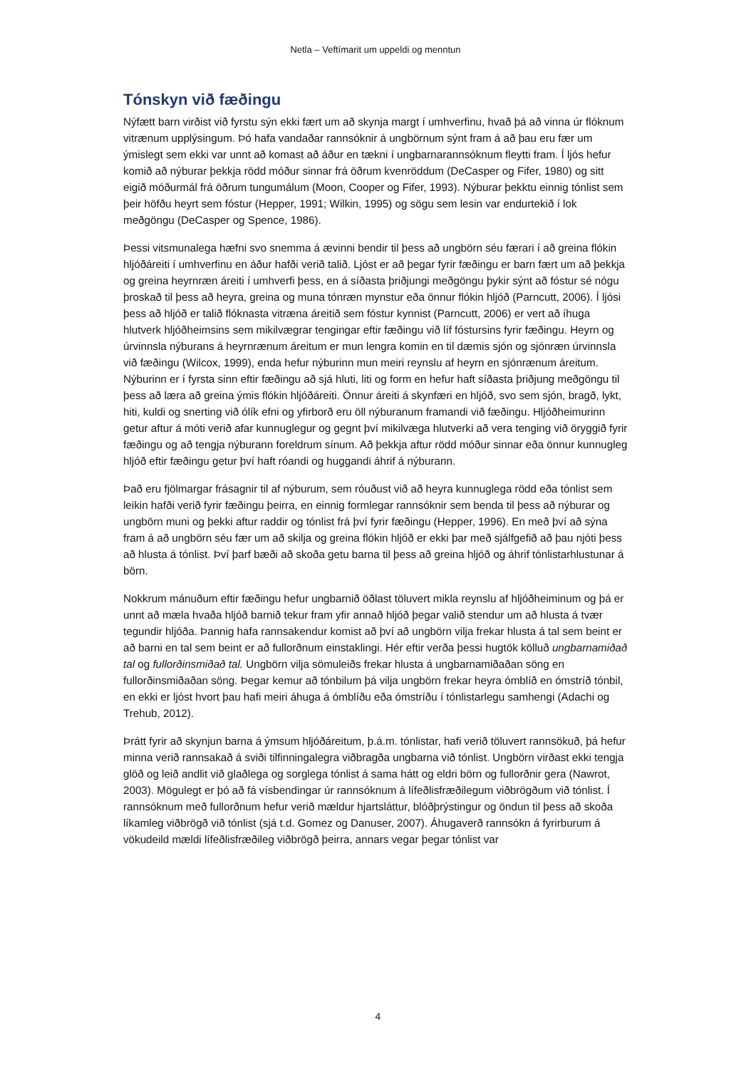Netla – Veftímarit um uppeldi og menntun
Tónskyn við fæðingu
Nýfætt barn virðist við fyrstu sýn ekki fært um að skynja margt í umhverfinu, hvað þá að vinna úr flóknum vitrænum upplýsingum. Þó hafa vandaðar rannsóknir á ungbörnum sýnt fram á að þau eru fær um ýmislegt sem ekki var unnt að komast að áður en tækni í ungbarnarannsóknum fleytti fram. Í ljós hefur komið að nýburar þekkja rödd móður sinnar frá öðrum kvenröddum (DeCasper og Fifer, 1980) og sitt eigið móðurmál frá öðrum tungumálum (Moon, Cooper og Fifer, 1993). Nýburar þekktu einnig tónlist sem þeir höfðu heyrt sem fóstur (Hepper, 1991; Wilkin, 1995) og sögu sem lesin var endurtekið í lok meðgöngu (DeCasper og Spence, 1986).
Þessi vitsmunalega hæfni svo snemma á ævinni bendir til þess að ungbörn séu færari í að greina flókin hljóðáreiti í umhverfinu en áður hafði verið talið. Ljóst er að þegar fyrir fæðingu er barn fært um að þekkja og greina heyrnræn áreiti í umhverfi þess, en á síðasta þriðjungi meðgöngu þykir sýnt að fóstur sé nógu þroskað til þess að heyra, greina og muna tónræn mynstur eða önnur flókin hljóð (Parncutt, 2006). Í ljósi þess að hljóð er talið flóknasta vitræna áreitið sem fóstur kynnist (Parncutt, 2006) er vert að íhuga hlutverk hljóðheimsins sem mikilvægrar tengingar eftir fæðingu við líf fóstursins fyrir fæðingu. Heyrn og úrvinnsla nýburans á heyrnrænum áreitum er mun lengra komin en til dæmis sjón og sjónræn úrvinnsla við fæðingu (Wilcox, 1999), enda hefur nýburinn mun meiri reynslu af heyrn en sjónrænum áreitum. Nýburinn er í fyrsta sinn eftir fæðingu að sjá hluti, liti og form en hefur haft síðasta þriðjung meðgöngu til þess að læra að greina ýmis flókin hljóðáreiti. Önnur áreiti á skynfæri en hljóð, svo sem sjón, bragð, lykt, hiti, kuldi og snerting við ólík efni og yfirborð eru öll nýburanum framandi við fæðingu. Hljóðheimurinn getur aftur á móti verið afar kunnuglegur og gegnt því mikilvæga hlutverki að vera tenging við öryggið fyrir fæðingu og að tengja nýburann foreldrum sínum. Að þekkja aftur rödd móður sinnar eða önnur kunnugleg hljóð eftir fæðingu getur því haft róandi og huggandi áhrif á nýburann.
Það eru fjölmargar frásagnir til af nýburum, sem róuðust við að heyra kunnuglega rödd eða tónlist sem leikin hafði verið fyrir fæðingu þeirra, en einnig formlegar rannsóknir sem benda til þess að nýburar og ungbörn muni og þekki aftur raddir og tónlist frá því fyrir fæðingu (Hepper, 1996). En með því að sýna fram á að ungbörn séu fær um að skilja og greina flókin hljóð er ekki þar með sjálfgefið að þau njóti þess að hlusta á tónlist. Því þarf bæði að skoða getu barna til þess að greina hljóð og áhrif tónlistarhlustunar á börn.
Nokkrum mánuðum eftir fæðingu hefur ungbarnið öðlast töluvert mikla reynslu af hljóðheiminum og þá er unnt að mæla hvaða hljóð barnið tekur fram yfir annað hljóð þegar valið stendur um að hlusta á tvær tegundir hljóða. Þannig hafa rannsakendur komist að því að ungbörn vilja frekar hlusta á tal sem beint er að barni en tal sem beint er að fullorðnum einstaklingi. Hér eftir verða þessi hugtök kölluð ungbarnamiðað tal og fullorðinsmiðað tal. Ungbörn vilja sömuleiðs frekar hlusta á ungbarnamiðaðan söng en fullorðinsmiðaðan söng. Þegar kemur að tónbilum þá vilja ungbörn frekar heyra ómblíð en ómstríð tónbil, en ekki er ljóst hvort þau hafi meiri áhuga á ómblíðu eða ómstríðu í tónlistarlegu samhengi (Adachi og Trehub, 2012).
Þrátt fyrir að skynjun barna á ýmsum hljóðáreitum, þ.á.m. tónlistar, hafi verið töluvert rannsökuð, þá hefur minna verið rannsakað á sviði tilfinningalegra viðbragða ungbarna við tónlist. Ungbörn virðast ekki tengja glöð og leið andlit við glaðlega og sorglega tónlist á sama hátt og eldri börn og fullorðnir gera (Nawrot, 2003). Mögulegt er þó að fá vísbendingar úr rannsóknum á lífeðlisfræðilegum viðbrögðum við tónlist. Í rannsóknum með fullorðnum hefur verið mældur hjartsláttur, blóðþrýstingur og öndun til þess að skoða líkamleg viðbrögð við tónlist (sjá t.d. Gomez og Danuser, 2007). Áhugaverð rannsókn á fyrirburum á vökudeild mældi lífeðlisfræðileg viðbrögð þeirra, annars vegar þegar tónlist var
4